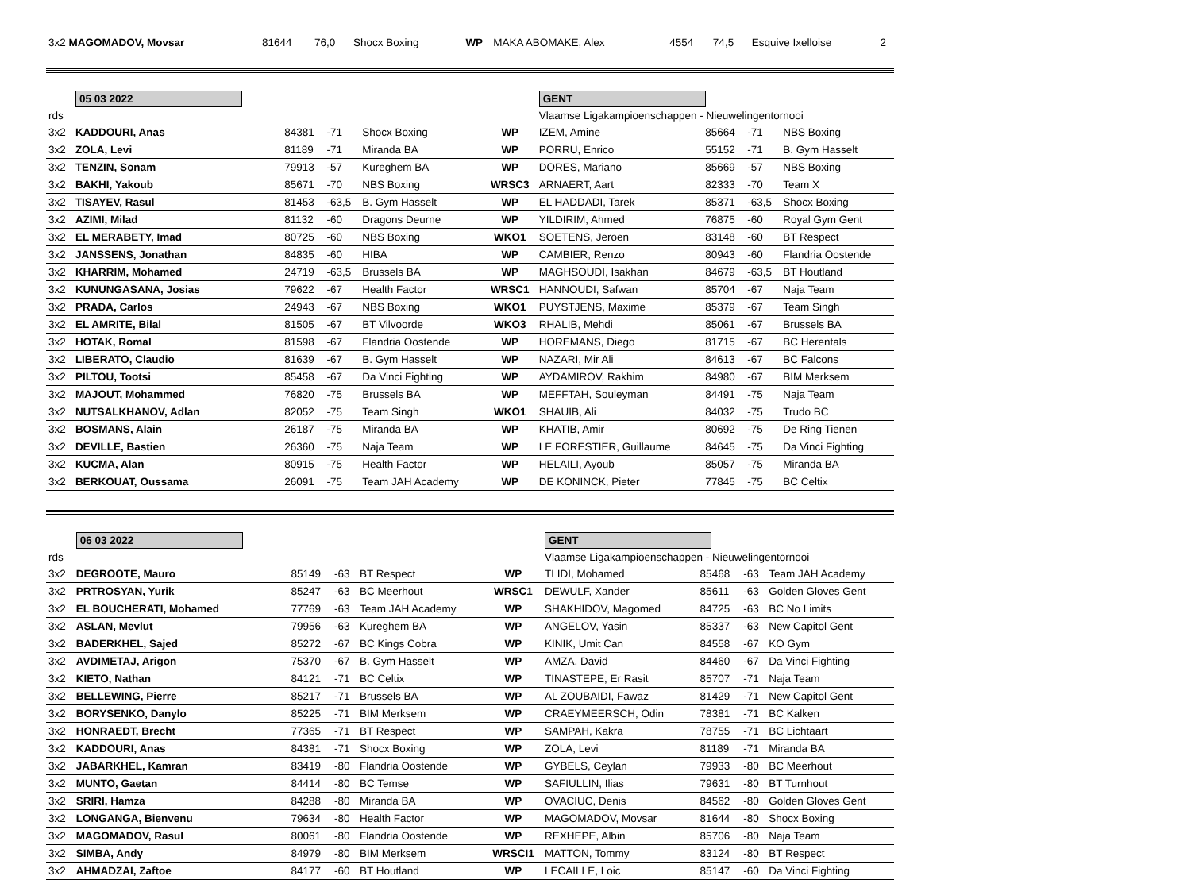| 3x2 MAGOMADOV, Movsar | 81644 | 76,0 | Shocx Boxing | WP | MAKA ABOMAKE, Alex | 4554 | 74,5 | Esquive Ixelloise | 2 |
| | 05 03 2022 | | | | | GENT | | | |
| rds | | | | | | Vlaamse Ligakampioenschappen - Nieuwelingentornooi | | | |
| 3x2 | KADDOURI, Anas | 84381 | -71 | Shocx Boxing | WP | IZEM, Amine | 85664 | -71 | NBS Boxing |
| 3x2 | ZOLA, Levi | 81189 | -71 | Miranda BA | WP | PORRU, Enrico | 55152 | -71 | B. Gym Hasselt |
| 3x2 | TENZIN, Sonam | 79913 | -57 | Kureghem BA | WP | DORES, Mariano | 85669 | -57 | NBS Boxing |
| 3x2 | BAKHI, Yakoub | 85671 | -70 | NBS Boxing | WRSC3 | ARNAERT, Aart | 82333 | -70 | Team X |
| 3x2 | TISAYEV, Rasul | 81453 | -63,5 | B. Gym Hasselt | WP | EL HADDADI, Tarek | 85371 | -63,5 | Shocx Boxing |
| 3x2 | AZIMI, Milad | 81132 | -60 | Dragons Deurne | WP | YILDIRIM, Ahmed | 76875 | -60 | Royal Gym Gent |
| 3x2 | EL MERABETY, Imad | 80725 | -60 | NBS Boxing | WKO1 | SOETENS, Jeroen | 83148 | -60 | BT Respect |
| 3x2 | JANSSENS, Jonathan | 84835 | -60 | HIBA | WP | CAMBIER, Renzo | 80943 | -60 | Flandria Oostende |
| 3x2 | KHARRIM, Mohamed | 24719 | -63,5 | Brussels BA | WP | MAGHSOUDI, Isakhan | 84679 | -63,5 | BT Houtland |
| 3x2 | KUNUNGASANA, Josias | 79622 | -67 | Health Factor | WRSC1 | HANNOUDI, Safwan | 85704 | -67 | Naja Team |
| 3x2 | PRADA, Carlos | 24943 | -67 | NBS Boxing | WKO1 | PUYSTJENS, Maxime | 85379 | -67 | Team Singh |
| 3x2 | EL AMRITE, Bilal | 81505 | -67 | BT Vilvoorde | WKO3 | RHALIB, Mehdi | 85061 | -67 | Brussels BA |
| 3x2 | HOTAK, Romal | 81598 | -67 | Flandria Oostende | WP | HOREMANS, Diego | 81715 | -67 | BC Herentals |
| 3x2 | LIBERATO, Claudio | 81639 | -67 | B. Gym Hasselt | WP | NAZARI, Mir Ali | 84613 | -67 | BC Falcons |
| 3x2 | PILTOU, Tootsi | 85458 | -67 | Da Vinci Fighting | WP | AYDAMIROV, Rakhim | 84980 | -67 | BIM Merksem |
| 3x2 | MAJOUT, Mohammed | 76820 | -75 | Brussels BA | WP | MEFFTAH, Souleyman | 84491 | -75 | Naja Team |
| 3x2 | NUTSALKHANOV, Adlan | 82052 | -75 | Team Singh | WKO1 | SHAUIB, Ali | 84032 | -75 | Trudo BC |
| 3x2 | BOSMANS, Alain | 26187 | -75 | Miranda BA | WP | KHATIB, Amir | 80692 | -75 | De Ring Tienen |
| 3x2 | DEVILLE, Bastien | 26360 | -75 | Naja Team | WP | LE FORESTIER, Guillaume | 84645 | -75 | Da Vinci Fighting |
| 3x2 | KUCMA, Alan | 80915 | -75 | Health Factor | WP | HELAILI, Ayoub | 85057 | -75 | Miranda BA |
| 3x2 | BERKOUAT, Oussama | 26091 | -75 | Team JAH Academy | WP | DE KONINCK, Pieter | 77845 | -75 | BC Celtix |
| | 06 03 2022 | | | | | GENT | | | |
| rds | | | | | | Vlaamse Ligakampioenschappen - Nieuwelingentornooi | | | |
| 3x2 | DEGROOTE, Mauro | 85149 | -63 | BT Respect | WP | TLIDI, Mohamed | 85468 | -63 | Team JAH Academy |
| 3x2 | PRTROSYAN, Yurik | 85247 | -63 | BC Meerhout | WRSC1 | DEWULF, Xander | 85611 | -63 | Golden Gloves Gent |
| 3x2 | EL BOUCHERATI, Mohamed | 77769 | -63 | Team JAH Academy | WP | SHAKHIDOV, Magomed | 84725 | -63 | BC No Limits |
| 3x2 | ASLAN, Mevlut | 79956 | -63 | Kureghem BA | WP | ANGELOV, Yasin | 85337 | -63 | New Capitol Gent |
| 3x2 | BADERKHEL, Sajed | 85272 | -67 | BC Kings Cobra | WP | KINIK, Umit Can | 84558 | -67 | KO Gym |
| 3x2 | AVDIMETAJ, Arigon | 75370 | -67 | B. Gym Hasselt | WP | AMZA, David | 84460 | -67 | Da Vinci Fighting |
| 3x2 | KIETO, Nathan | 84121 | -71 | BC Celtix | WP | TINASTEPE, Er Rasit | 85707 | -71 | Naja Team |
| 3x2 | BELLEWING, Pierre | 85217 | -71 | Brussels BA | WP | AL ZOUBAIDI, Fawaz | 81429 | -71 | New Capitol Gent |
| 3x2 | BORYSENKO, Danylo | 85225 | -71 | BIM Merksem | WP | CRAEYMEERSCH, Odin | 78381 | -71 | BC Kalken |
| 3x2 | HONRAEDT, Brecht | 77365 | -71 | BT Respect | WP | SAMPAH, Kakra | 78755 | -71 | BC Lichtaart |
| 3x2 | KADDOURI, Anas | 84381 | -71 | Shocx Boxing | WP | ZOLA, Levi | 81189 | -71 | Miranda BA |
| 3x2 | JABARKHEL, Kamran | 83419 | -80 | Flandria Oostende | WP | GYBELS, Ceylan | 79933 | -80 | BC Meerhout |
| 3x2 | MUNTO, Gaetan | 84414 | -80 | BC Temse | WP | SAFIULLIN, Ilias | 79631 | -80 | BT Turnhout |
| 3x2 | SRIRI, Hamza | 84288 | -80 | Miranda BA | WP | OVACIUC, Denis | 84562 | -80 | Golden Gloves Gent |
| 3x2 | LONGANGA, Bienvenu | 79634 | -80 | Health Factor | WP | MAGOMADOV, Movsar | 81644 | -80 | Shocx Boxing |
| 3x2 | MAGOMADOV, Rasul | 80061 | -80 | Flandria Oostende | WP | REXHEPE, Albin | 85706 | -80 | Naja Team |
| 3x2 | SIMBA, Andy | 84979 | -80 | BIM Merksem | WRSCI1 | MATTON, Tommy | 83124 | -80 | BT Respect |
| 3x2 | AHMADZAI, Zaftoe | 84177 | -60 | BT Houtland | WP | LECAILLE, Loic | 85147 | -60 | Da Vinci Fighting |